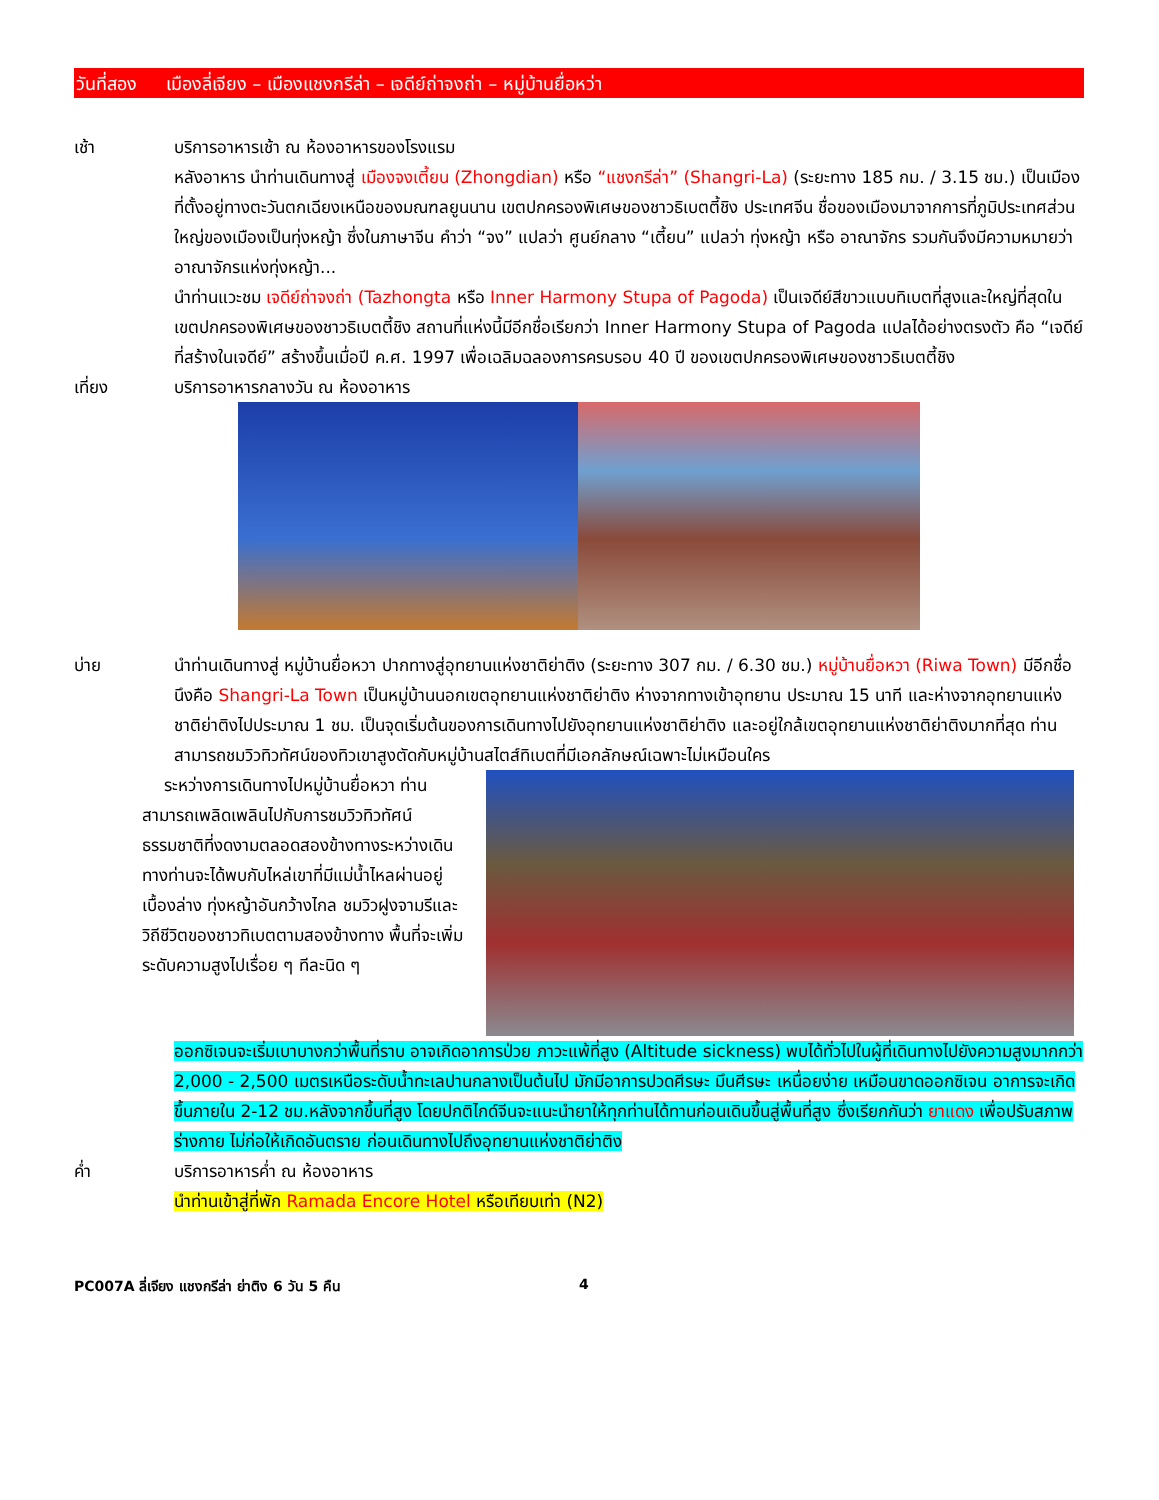วันที่สอง เมืองลี่เจียง – เมืองแชงกรีล่า – เจดีย์ถ่าจงถ่า – หมู่บ้านยื่อหว่า
เช้า บริการอาหารเช้า ณ ห้องอาหารของโรงแรม
หลังอาหาร นำท่านเดินทางสู่ เมืองจงเตี้ยน (Zhongdian) หรือ “แชงกรีล่า” (Shangri-La) (ระยะทาง 185 กม. / 3.15 ชม.) เป็นเมืองที่ตั้งอยู่ทางตะวันตกเฉียงเหนือของมณฑลยูนนาน เขตปกครองพิเศษของชาวธิเบตตี้ชิง ประเทศจีน ชื่อของเมืองมาจากการที่ภูมิประเทศส่วนใหญ่ของเมืองเป็นทุ่งหญ้า ซึ่งในภาษาจีน คำว่า “จง” แปลว่า ศูนย์กลาง “เตี้ยน” แปลว่า ทุ่งหญ้า หรือ อาณาจักร รวมกันจึงมีความหมายว่า อาณาจักรแห่งทุ่งหญ้า...
นำท่านแวะชม เจดีย์ถ่าจงถ่า (Tazhongta หรือ Inner Harmony Stupa of Pagoda) เป็นเจดีย์สีขาวแบบทิเบตที่สูงและใหญ่ที่สุดในเขตปกครองพิเศษของชาวธิเบตตี้ชิง สถานที่แห่งนี้มีอีกชื่อเรียกว่า Inner Harmony Stupa of Pagoda แปลได้อย่างตรงตัว คือ “เจดีย์ที่สร้างในเจดีย์” สร้างขึ้นเมื่อปี ค.ศ. 1997 เพื่อเฉลิมฉลองการครบรอบ 40 ปี ของเขตปกครองพิเศษของชาวธิเบตตี้ชิง
เที่ยง บริการอาหารกลางวัน ณ ห้องอาหาร
บ่าย นำท่านเดินทางสู่ หมู่บ้านยื่อหวา ปากทางสู่อุทยานแห่งชาติย่าติง (ระยะทาง 307 กม. / 6.30 ชม.) หมู่บ้านยื่อหวา (Riwa Town) มีอีกชื่อนึงคือ Shangri-La Town เป็นหมู่บ้านนอกเขตอุทยานแห่งชาติย่าติง ห่างจากทางเข้าอุทยาน ประมาณ 15 นาที และห่างจากอุทยานแห่งชาติย่าติงไปประมาณ 1 ชม. เป็นจุดเริ่มต้นของการเดินทางไปยังอุทยานแห่งชาติย่าติง และอยู่ใกล้เขตอุทยานแห่งชาติย่าติงมากที่สุด ท่านสามารถชมวิวทิวทัศน์ของทิวเขาสูงตัดกับหมู่บ้านสไตส์ทิเบตที่มีเอกลักษณ์เฉพาะไม่เหมือนใคร
ระหว่างการเดินทางไปหมู่บ้านยื่อหวา ท่านสามารถเพลิดเพลินไปกับการชมวิวทิวทัศน์ธรรมชาติที่งดงามตลอดสองข้างทางระหว่างเดินทางท่านจะได้พบกับไหล่เขาที่มีแม่น้ำไหลผ่านอยู่เบื้องล่าง ทุ่งหญ้าอันกว้างไกล ชมวิวฝูงจามรีและวิถีชีวิตของชาวทิเบตตามสองข้างทาง พื้นที่จะเพิ่มระดับความสูงไปเรื่อย ๆ ทีละนิด ๆ
ออกซิเจนจะเริ่มเบาบางกว่าพื้นที่ราบ อาจเกิดอาการป่วย ภาวะแพ้ที่สูง (Altitude sickness) พบได้ทั่วไปในผู้ที่เดินทางไปยังความสูงมากกว่า 2,000 - 2,500 เมตรเหนือระดับน้ำทะเลปานกลางเป็นต้นไป มักมีอาการปวดศีรษะ มึนศีรษะ เหนื่อยง่าย เหมือนขาดออกซิเจน อาการจะเกิดขึ้นภายใน 2-12 ชม.หลังจากขึ้นที่สูง โดยปกติไกด์จีนจะแนะนำยาให้ทุกท่านได้ทานก่อนเดินขึ้นสู่พื้นที่สูง ซึ่งเรียกกันว่า ยาแดง เพื่อปรับสภาพร่างกาย ไม่ก่อให้เกิดอันตราย ก่อนเดินทางไปถึงอุทยานแห่งชาติย่าติง
ค่ำ บริการอาหารค่ำ ณ ห้องอาหาร
นำท่านเข้าสู่ที่พัก Ramada Encore Hotel หรือเทียบเท่า (N2)
PC007A ลี่เจียง แชงกรีล่า ย่าติง 6 วัน 5 คืน 4